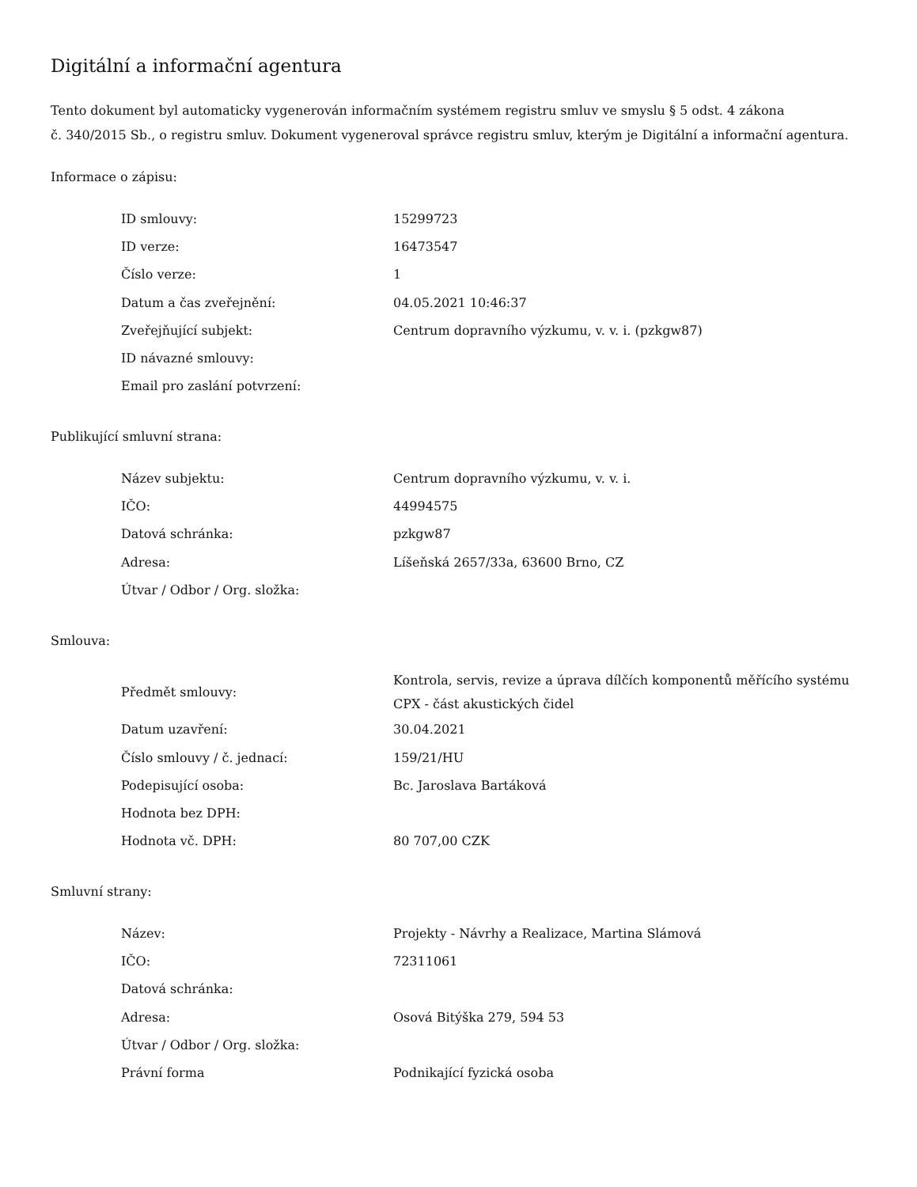Digitální a informační agentura
Tento dokument byl automaticky vygenerován informačním systémem registru smluv ve smyslu § 5 odst. 4 zákona
č. 340/2015 Sb., o registru smluv. Dokument vygeneroval správce registru smluv, kterým je Digitální a informační agentura.
Informace o zápisu:
| ID smlouvy: | 15299723 |
| ID verze: | 16473547 |
| Číslo verze: | 1 |
| Datum a čas zveřejnění: | 04.05.2021 10:46:37 |
| Zveřejňující subjekt: | Centrum dopravního výzkumu, v. v. i. (pzkgw87) |
| ID návazné smlouvy: | |
| Email pro zaslání potvrzení: | |
Publikující smluvní strana:
| Název subjektu: | Centrum dopravního výzkumu, v. v. i. |
| IČO: | 44994575 |
| Datová schránka: | pzkgw87 |
| Adresa: | Líšeňská 2657/33a, 63600 Brno, CZ |
| Útvar / Odbor / Org. složka: | |
Smlouva:
| Předmět smlouvy: | Kontrola, servis, revize a úprava dílčích komponentů měřícího systému CPX - část akustických čidel |
| Datum uzavření: | 30.04.2021 |
| Číslo smlouvy / č. jednací: | 159/21/HU |
| Podepisující osoba: | Bc. Jaroslava Bartáková |
| Hodnota bez DPH: | |
| Hodnota vč. DPH: | 80 707,00 CZK |
Smluvní strany:
| Název: | Projekty - Návrhy a Realizace, Martina Slámová |
| IČO: | 72311061 |
| Datová schránka: | |
| Adresa: | Osová Bitýška 279, 594 53 |
| Útvar / Odbor / Org. složka: | |
| Právní forma | Podnikající fyzická osoba |